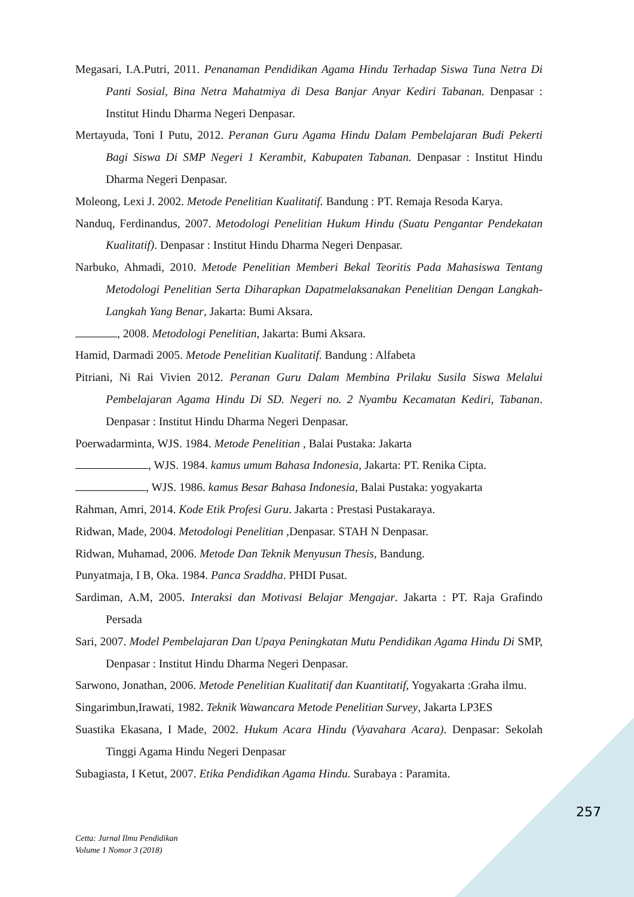Megasari, I.A.Putri, 2011. Penanaman Pendidikan Agama Hindu Terhadap Siswa Tuna Netra Di Panti Sosial, Bina Netra Mahatmiya di Desa Banjar Anyar Kediri Tabanan. Denpasar : Institut Hindu Dharma Negeri Denpasar.
Mertayuda, Toni I Putu, 2012. Peranan Guru Agama Hindu Dalam Pembelajaran Budi Pekerti Bagi Siswa Di SMP Negeri 1 Kerambit, Kabupaten Tabanan. Denpasar : Institut Hindu Dharma Negeri Denpasar.
Moleong, Lexi J. 2002. Metode Penelitian Kualitatif. Bandung : PT. Remaja Resoda Karya.
Nanduq, Ferdinandus, 2007. Metodologi Penelitian Hukum Hindu (Suatu Pengantar Pendekatan Kualitatif). Denpasar : Institut Hindu Dharma Negeri Denpasar.
Narbuko, Ahmadi, 2010. Metode Penelitian Memberi Bekal Teoritis Pada Mahasiswa Tentang Metodologi Penelitian Serta Diharapkan Dapatmelaksanakan Penelitian Dengan Langkah-Langkah Yang Benar, Jakarta: Bumi Aksara.
, 2008. Metodologi Penelitian, Jakarta: Bumi Aksara.
Hamid, Darmadi 2005. Metode Penelitian Kualitatif. Bandung : Alfabeta
Pitriani, Ni Rai Vivien 2012. Peranan Guru Dalam Membina Prilaku Susila Siswa Melalui Pembelajaran Agama Hindu Di SD. Negeri no. 2 Nyambu Kecamatan Kediri, Tabanan. Denpasar : Institut Hindu Dharma Negeri Denpasar.
Poerwadarminta, WJS. 1984. Metode Penelitian , Balai Pustaka: Jakarta
, WJS. 1984. kamus umum Bahasa Indonesia, Jakarta: PT. Renika Cipta.
, WJS. 1986. kamus Besar Bahasa Indonesia, Balai Pustaka: yogyakarta
Rahman, Amri, 2014. Kode Etik Profesi Guru. Jakarta : Prestasi Pustakaraya.
Ridwan, Made, 2004. Metodologi Penelitian ,Denpasar. STAH N Denpasar.
Ridwan, Muhamad, 2006. Metode Dan Teknik Menyusun Thesis, Bandung.
Punyatmaja, I B, Oka. 1984. Panca Sraddha. PHDI Pusat.
Sardiman, A.M, 2005. Interaksi dan Motivasi Belajar Mengajar. Jakarta : PT. Raja Grafindo Persada
Sari, 2007. Model Pembelajaran Dan Upaya Peningkatan Mutu Pendidikan Agama Hindu Di SMP, Denpasar : Institut Hindu Dharma Negeri Denpasar.
Sarwono, Jonathan, 2006. Metode Penelitian Kualitatif dan Kuantitatif, Yogyakarta :Graha ilmu.
Singarimbun,Irawati, 1982. Teknik Wawancara Metode Penelitian Survey, Jakarta LP3ES
Suastika Ekasana, I Made, 2002. Hukum Acara Hindu (Vyavahara Acara). Denpasar: Sekolah Tinggi Agama Hindu Negeri Denpasar
Subagiasta, I Ketut, 2007. Etika Pendidikan Agama Hindu. Surabaya : Paramita.
257
Cetta: Jurnal Ilmu Pendidikan
Volume 1 Nomor 3 (2018)